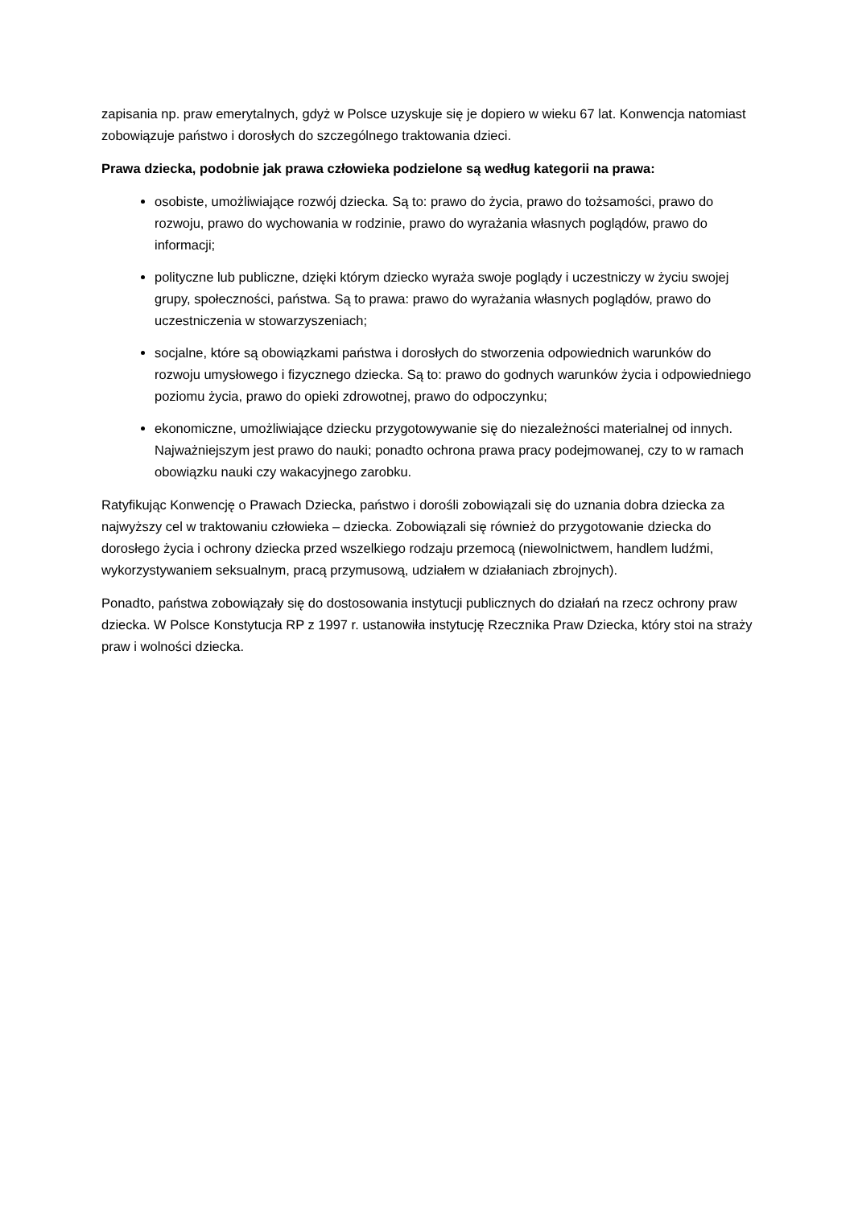zapisania np. praw emerytalnych, gdyż w Polsce uzyskuje się je dopiero w wieku 67 lat. Konwencja natomiast zobowiązuje państwo i dorosłych do szczególnego traktowania dzieci.
Prawa dziecka, podobnie jak prawa człowieka podzielone są według kategorii na prawa:
osobiste, umożliwiające rozwój dziecka. Są to: prawo do życia, prawo do tożsamości, prawo do rozwoju, prawo do wychowania w rodzinie, prawo do wyrażania własnych poglądów, prawo do informacji;
polityczne lub publiczne, dzięki którym dziecko wyraża swoje poglądy i uczestniczy w życiu swojej grupy, społeczności, państwa. Są to prawa: prawo do wyrażania własnych poglądów, prawo do uczestniczenia w stowarzyszeniach;
socjalne, które są obowiązkami państwa i dorosłych do stworzenia odpowiednich warunków do rozwoju umysłowego i fizycznego dziecka. Są to: prawo do godnych warunków życia i odpowiedniego poziomu życia, prawo do opieki zdrowotnej, prawo do odpoczynku;
ekonomiczne, umożliwiające dziecku przygotowywanie się do niezależności materialnej od innych. Najważniejszym jest prawo do nauki; ponadto ochrona prawa pracy podejmowanej, czy to w ramach obowiązku nauki czy wakacyjnego zarobku.
Ratyfikując Konwencję o Prawach Dziecka, państwo i dorośli zobowiązali się do uznania dobra dziecka za najwyższy cel w traktowaniu człowieka – dziecka. Zobowiązali się również do przygotowanie dziecka do dorosłego życia i ochrony dziecka przed wszelkiego rodzaju przemocą (niewolnictwem, handlem ludźmi, wykorzystywaniem seksualnym, pracą przymusową, udziałem w działaniach zbrojnych).
Ponadto, państwa zobowiązały się do dostosowania instytucji publicznych do działań na rzecz ochrony praw dziecka. W Polsce Konstytucja RP z 1997 r. ustanowiła instytucję Rzecznika Praw Dziecka, który stoi na straży praw i wolności dziecka.